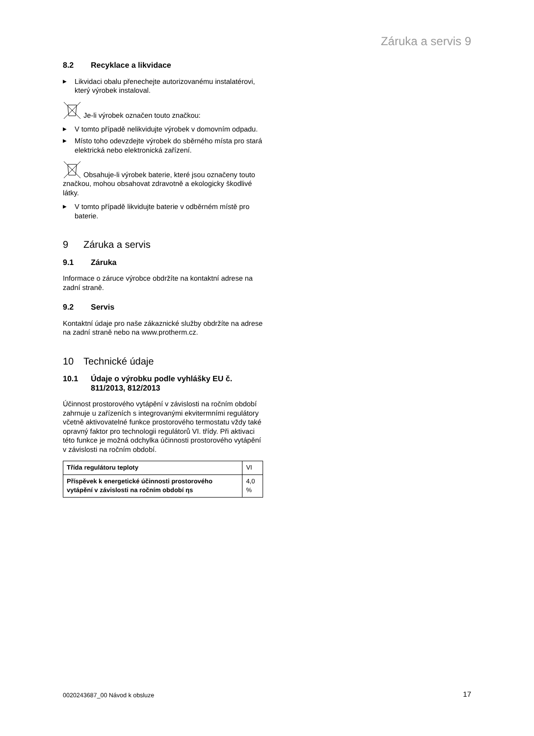Záruka a servis 9
8.2 Recyklace a likvidace
▶
Likvidaci obalu přenechejte autorizovanému instalatérovi, který výrobek instaloval.
Je-li výrobek označen touto značkou:
▶
V tomto případě nelikvidujte výrobek v domovním odpadu.
▶
Místo toho odevzdejte výrobek do sběrného místa pro stará elektrická nebo elektronická zařízení.
Obsahuje-li výrobek baterie, které jsou označeny touto značkou, mohou obsahovat zdravotně a ekologicky škodlivé látky.
▶
V tomto případě likvidujte baterie v odběrném místě pro baterie.
9 Záruka a servis
9.1 Záruka
Informace o záruce výrobce obdržíte na kontaktní adrese na zadní straně.
9.2 Servis
Kontaktní údaje pro naše zákaznické služby obdržíte na adrese na zadní straně nebo na www.protherm.cz.
10 Technické údaje
10.1 Údaje o výrobku podle vyhlášky EU č. 811/2013, 812/2013
Účinnost prostorového vytápění v závislosti na ročním období zahrnuje u zařízeních s integrovanými ekvitermními regulátory včetně aktivovatelné funkce prostorového termostatu vždy také opravný faktor pro technologii regulátorů VI. třídy. Při aktivaci této funkce je možná odchylka účinnosti prostorového vytápění v závislosti na ročním období.
| Třída regulátoru teploty | VI |
| Příspěvek k energetické účinnosti prostorového vytápění v závislosti na ročním období ηs | 4,0 % |
0020243687_00 Návod k obsluze 17